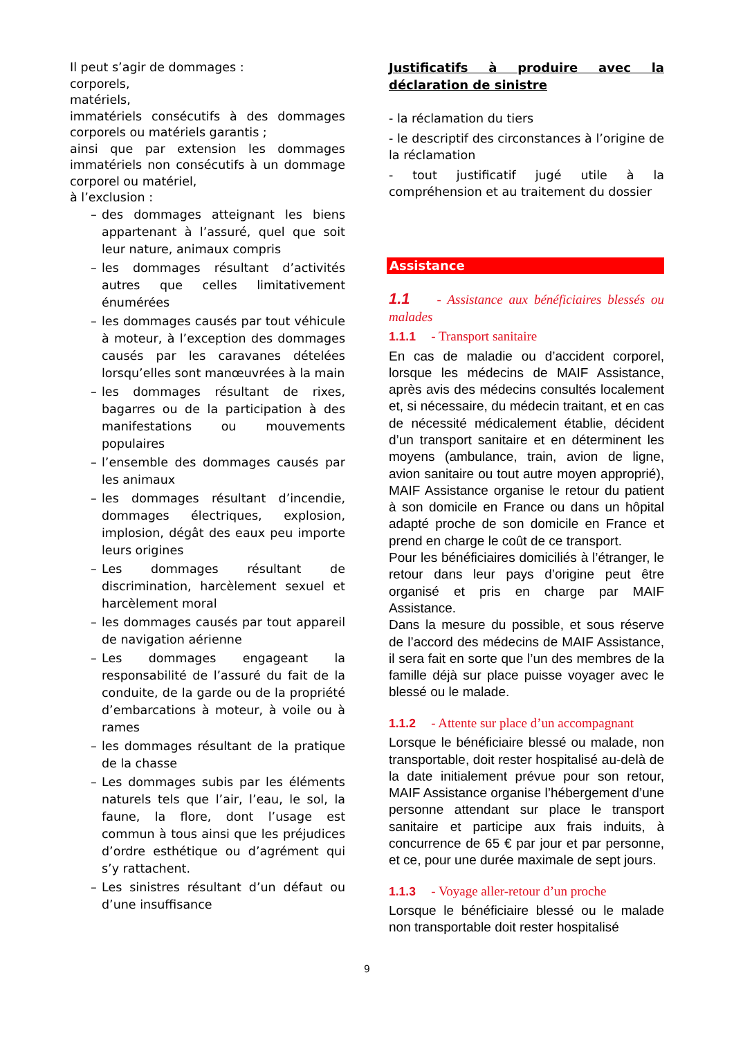Il peut s’agir de dommages :
corporels,
matériels,
immatériels consécutifs à des dommages corporels ou matériels garantis ;
ainsi que par extension les dommages immatériels non consécutifs à un dommage corporel ou matériel,
à l’exclusion :
– des dommages atteignant les biens appartenant à l’assuré, quel que soit leur nature, animaux compris
– les dommages résultant d’activités autres que celles limitativement énumérées
– les dommages causés par tout véhicule à moteur, à l’exception des dommages causés par les caravanes dételées lorsqu’elles sont manœuvrées à la main
– les dommages résultant de rixes, bagarres ou de la participation à des manifestations ou mouvements populaires
– l’ensemble des dommages causés par les animaux
– les dommages résultant d’incendie, dommages électriques, explosion, implosion, dégât des eaux peu importe leurs origines
– Les dommages résultant de discrimination, harcèlement sexuel et harcèlement moral
– les dommages causés par tout appareil de navigation aérienne
– Les dommages engageant la responsabilité de l’assuré du fait de la conduite, de la garde ou de la propriété d’embarcations à moteur, à voile ou à rames
– les dommages résultant de la pratique de la chasse
– Les dommages subis par les éléments naturels tels que l’air, l’eau, le sol, la faune, la flore, dont l’usage est commun à tous ainsi que les préjudices d’ordre esthétique ou d’agrément qui s’y rattachent.
– Les sinistres résultant d’un défaut ou d’une insuffisance
Justificatifs à produire avec la déclaration de sinistre
- la réclamation du tiers
- le descriptif des circonstances à l’origine de la réclamation
- tout justificatif jugé utile à la compréhension et au traitement du dossier
Assistance
1.1 - Assistance aux bénéficiaires blessés ou malades
1.1.1 - Transport sanitaire
En cas de maladie ou d’accident corporel, lorsque les médecins de MAIF Assistance, après avis des médecins consultés localement et, si nécessaire, du médecin traitant, et en cas de nécessité médicalement établie, décident d’un transport sanitaire et en déterminent les moyens (ambulance, train, avion de ligne, avion sanitaire ou tout autre moyen approprié), MAIF Assistance organise le retour du patient à son domicile en France ou dans un hôpital adapté proche de son domicile en France et prend en charge le coût de ce transport.
Pour les bénéficiaires domiciliés à l’étranger, le retour dans leur pays d’origine peut être organisé et pris en charge par MAIF Assistance.
Dans la mesure du possible, et sous réserve de l’accord des médecins de MAIF Assistance, il sera fait en sorte que l’un des membres de la famille déjà sur place puisse voyager avec le blessé ou le malade.
1.1.2 - Attente sur place d’un accompagnant
Lorsque le bénéficiaire blessé ou malade, non transportable, doit rester hospitalisé au-delà de la date initialement prévue pour son retour, MAIF Assistance organise l’hébergement d’une personne attendant sur place le transport sanitaire et participe aux frais induits, à concurrence de 65 € par jour et par personne, et ce, pour une durée maximale de sept jours.
1.1.3 - Voyage aller-retour d’un proche
Lorsque le bénéficiaire blessé ou le malade non transportable doit rester hospitalisé
9